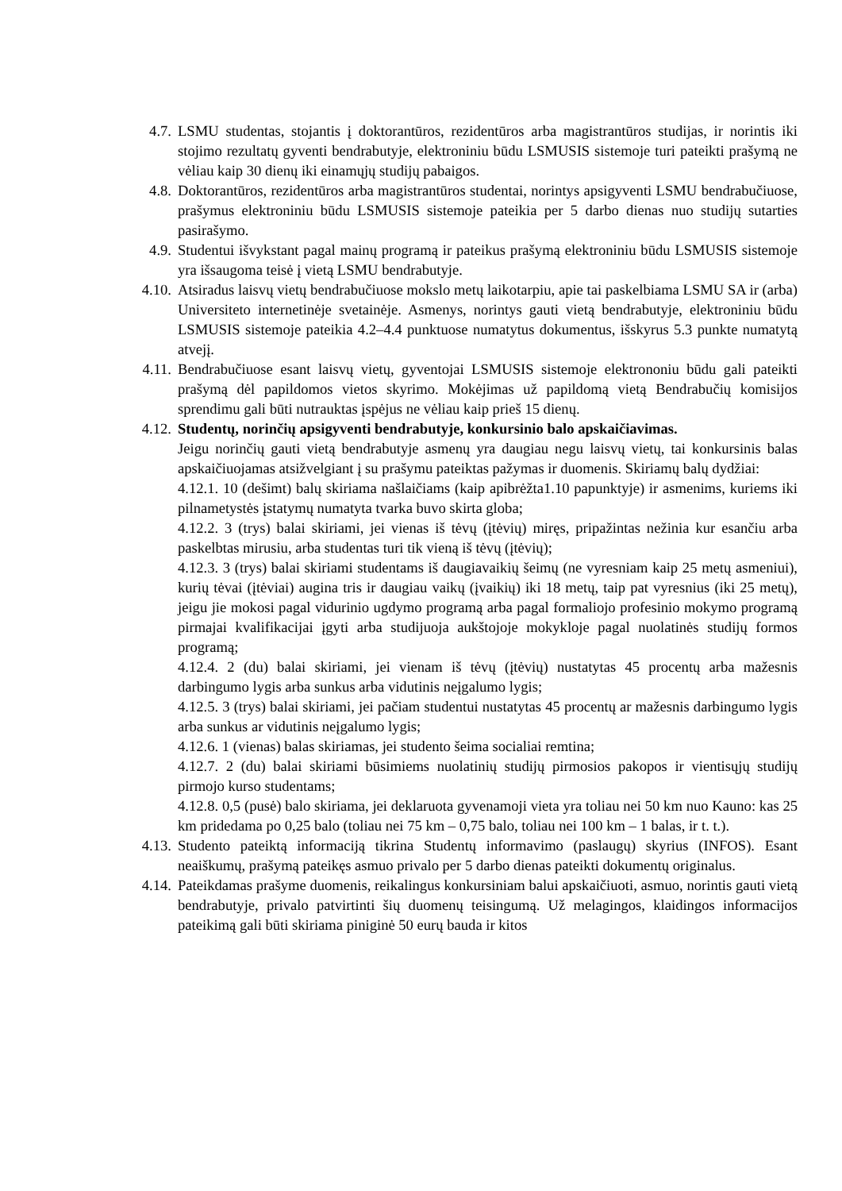4.7. LSMU studentas, stojantis į doktorantūros, rezidentūros arba magistrantūros studijas, ir norintis iki stojimo rezultatų gyventi bendrabutyje, elektroniniu būdu LSMUSIS sistemoje turi pateikti prašymą ne vėliau kaip 30 dienų iki einamųjų studijų pabaigos.
4.8. Doktorantūros, rezidentūros arba magistrantūros studentai, norintys apsigyventi LSMU bendrabučiuose, prašymus elektroniniu būdu LSMUSIS sistemoje pateikia per 5 darbo dienas nuo studijų sutarties pasirašymo.
4.9. Studentui išvykstant pagal mainų programą ir pateikus prašymą elektroniniu būdu LSMUSIS sistemoje yra išsaugoma teisė į vietą LSMU bendrabutyje.
4.10. Atsiradus laisvų vietų bendrabučiuose mokslo metų laikotarpiu, apie tai paskelbiama LSMU SA ir (arba) Universiteto internetinėje svetainėje. Asmenys, norintys gauti vietą bendrabutyje, elektroniniu būdu LSMUSIS sistemoje pateikia 4.2–4.4 punktuose numatytus dokumentus, išskyrus 5.3 punkte numatytą atvejį.
4.11. Bendrabučiuose esant laisvų vietų, gyventojai LSMUSIS sistemoje elektrononiu būdu gali pateikti prašymą dėl papildomos vietos skyrimo. Mokėjimas už papildomą vietą Bendrabučių komisijos sprendimu gali būti nutrauktas įspėjus ne vėliau kaip prieš 15 dienų.
4.12. Studentų, norinčių apsigyventi bendrabutyje, konkursinio balo apskaičiavimas.
Jeigu norinčių gauti vietą bendrabutyje asmenų yra daugiau negu laisvų vietų, tai konkursinis balas apskaičiuojamas atsižvelgiant į su prašymu pateiktas pažymas ir duomenis. Skiriamų balų dydžiai:
4.12.1. 10 (dešimt) balų skiriama našlaičiams (kaip apibrėžta1.10 papunktyje) ir asmenims, kuriems iki pilnametystės įstatymų numatyta tvarka buvo skirta globa;
4.12.2. 3 (trys) balai skiriami, jei vienas iš tėvų (įtėvių) miręs, pripažintas nežinia kur esančiu arba paskelbtas mirusiu, arba studentas turi tik vieną iš tėvų (įtėvių);
4.12.3. 3 (trys) balai skiriami studentams iš daugiavaikių šeimų (ne vyresniam kaip 25 metų asmeniui), kurių tėvai (įtėviai) augina tris ir daugiau vaikų (įvaikių) iki 18 metų, taip pat vyresnius (iki 25 metų), jeigu jie mokosi pagal vidurinio ugdymo programą arba pagal formaliojo profesinio mokymo programą pirmajai kvalifikacijai įgyti arba studijuoja aukštojoje mokykloje pagal nuolatinės studijų formos programą;
4.12.4. 2 (du) balai skiriami, jei vienam iš tėvų (įtėvių) nustatytas 45 procentų arba mažesnis darbingumo lygis arba sunkus arba vidutinis neįgalumo lygis;
4.12.5. 3 (trys) balai skiriami, jei pačiam studentui nustatytas 45 procentų ar mažesnis darbingumo lygis arba sunkus ar vidutinis neįgalumo lygis;
4.12.6. 1 (vienas) balas skiriamas, jei studento šeima socialiai remtina;
4.12.7. 2 (du) balai skiriami būsimiems nuolatinių studijų pirmosios pakopos ir vientisųjų studijų pirmojo kurso studentams;
4.12.8. 0,5 (pusė) balo skiriama, jei deklaruota gyvenamoji vieta yra toliau nei 50 km nuo Kauno: kas 25 km pridedama po 0,25 balo (toliau nei 75 km – 0,75 balo, toliau nei 100 km – 1 balas, ir t. t.).
4.13. Studento pateiktą informaciją tikrina Studentų informavimo (paslaugų) skyrius (INFOS). Esant neaiškumų, prašymą pateikęs asmuo privalo per 5 darbo dienas pateikti dokumentų originalus.
4.14. Pateikdamas prašyme duomenis, reikalingus konkursiniam balui apskaičiuoti, asmuo, norintis gauti vietą bendrabutyje, privalo patvirtinti šių duomenų teisingumą. Už melagingos, klaidingos informacijos pateikimą gali būti skiriama piniginė 50 eurų bauda ir kitos